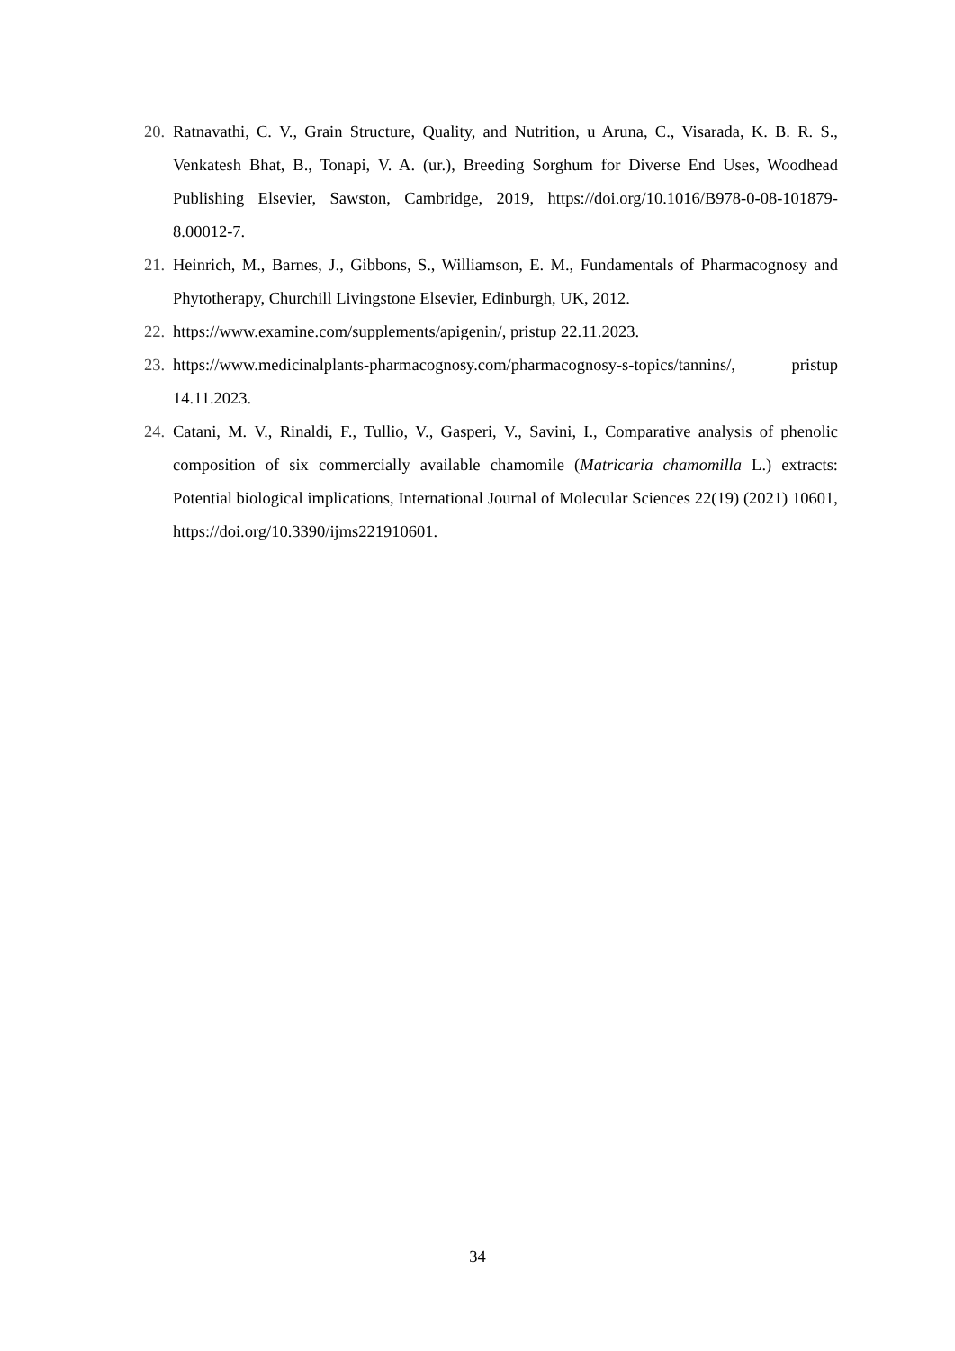20. Ratnavathi, C. V., Grain Structure, Quality, and Nutrition, u Aruna, C., Visarada, K. B. R. S., Venkatesh Bhat, B., Tonapi, V. A. (ur.), Breeding Sorghum for Diverse End Uses, Woodhead Publishing Elsevier, Sawston, Cambridge, 2019, https://doi.org/10.1016/B978-0-08-101879-8.00012-7.
21. Heinrich, M., Barnes, J., Gibbons, S., Williamson, E. M., Fundamentals of Pharmacognosy and Phytotherapy, Churchill Livingstone Elsevier, Edinburgh, UK, 2012.
22. https://www.examine.com/supplements/apigenin/, pristup 22.11.2023.
23. https://www.medicinalplants-pharmacognosy.com/pharmacognosy-s-topics/tannins/, pristup 14.11.2023.
24. Catani, M. V., Rinaldi, F., Tullio, V., Gasperi, V., Savini, I., Comparative analysis of phenolic composition of six commercially available chamomile (Matricaria chamomilla L.) extracts: Potential biological implications, International Journal of Molecular Sciences 22(19) (2021) 10601, https://doi.org/10.3390/ijms221910601.
34